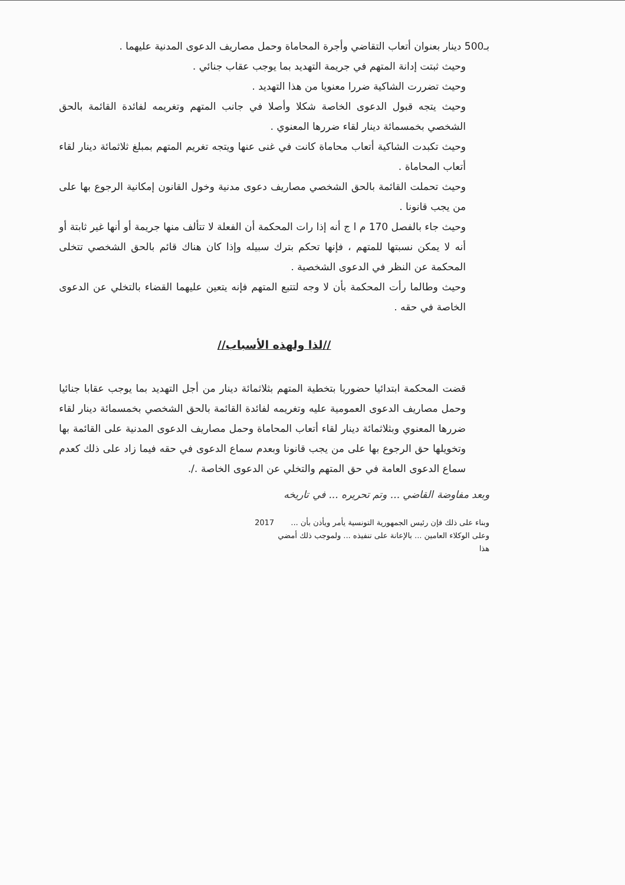بـ500 دينار بعنوان أتعاب التقاضي وأجرة المحاماة وحمل مصاريف الدعوى المدنية عليهما .
وحيث ثبتت إدانة المتهم في جريمة التهديد بما يوجب عقاب جنائي .
وحيث تضررت الشاكية ضررا معنويا من هذا التهديد .
وحيث يتجه قبول الدعوى الخاصة شكلا وأصلا في جانب المتهم وتغريمه لفائدة القائمة بالحق الشخصي بخمسمائة دينار لقاء ضررها المعنوي .
وحيث تكبدت الشاكية أتعاب محاماة كانت في غنى عنها ويتجه تغريم المتهم بمبلغ ثلاثمائة دينار لقاء أتعاب المحاماة .
وحيث تحملت القائمة بالحق الشخصي مصاريف دعوى مدنية وخول القانون إمكانية الرجوع بها على من يجب قانونا .
وحيث جاء بالفصل 170 م ا ج أنه إذا رات المحكمة أن الفعلة لا تتألف منها جريمة أو أنها غير ثابتة أو أنه لا يمكن نسبتها للمتهم ، فإنها تحكم بترك سبيله وإذا كان هناك قائم بالحق الشخصي تتخلى المحكمة عن النظر في الدعوى الشخصية .
وحيث وطالما رأت المحكمة بأن لا وجه لتتبع المتهم فإنه يتعين عليهما القضاء بالتخلي عن الدعوى الخاصة في حقه .
//لذا ولهذه الأسباب//
قضت المحكمة ابتدائيا حضوريا بتخطية المتهم بثلاثمائة دينار من أجل التهديد بما يوجب عقابا جنائيا وحمل مصاريف الدعوى العمومية عليه وتغريمه لفائدة القائمة بالحق الشخصي بخمسمائة دينار لقاء ضررها المعنوي وبثلاثمائة دينار لقاء أتعاب المحاماة وحمل مصاريف الدعوى المدنية على القائمة بها وتخويلها حق الرجوع بها على من يجب قانونا وبعدم سماع الدعوى في حقه فيما زاد على ذلك كعدم سماع الدعوى العامة في حق المتهم والتخلي عن الدعوى الخاصة ./.
وبعد مفاوضة القاضي ... وتم تحريره ... في تاريخه
وبناء على ذلك فإن رئيس الجمهورية التونسية يأمر ويأذن بأن ... وعلى الوكلاء العامين ... بالإعانة على تنفيذه ... ولموجب ذلك أمضي هذا
2017